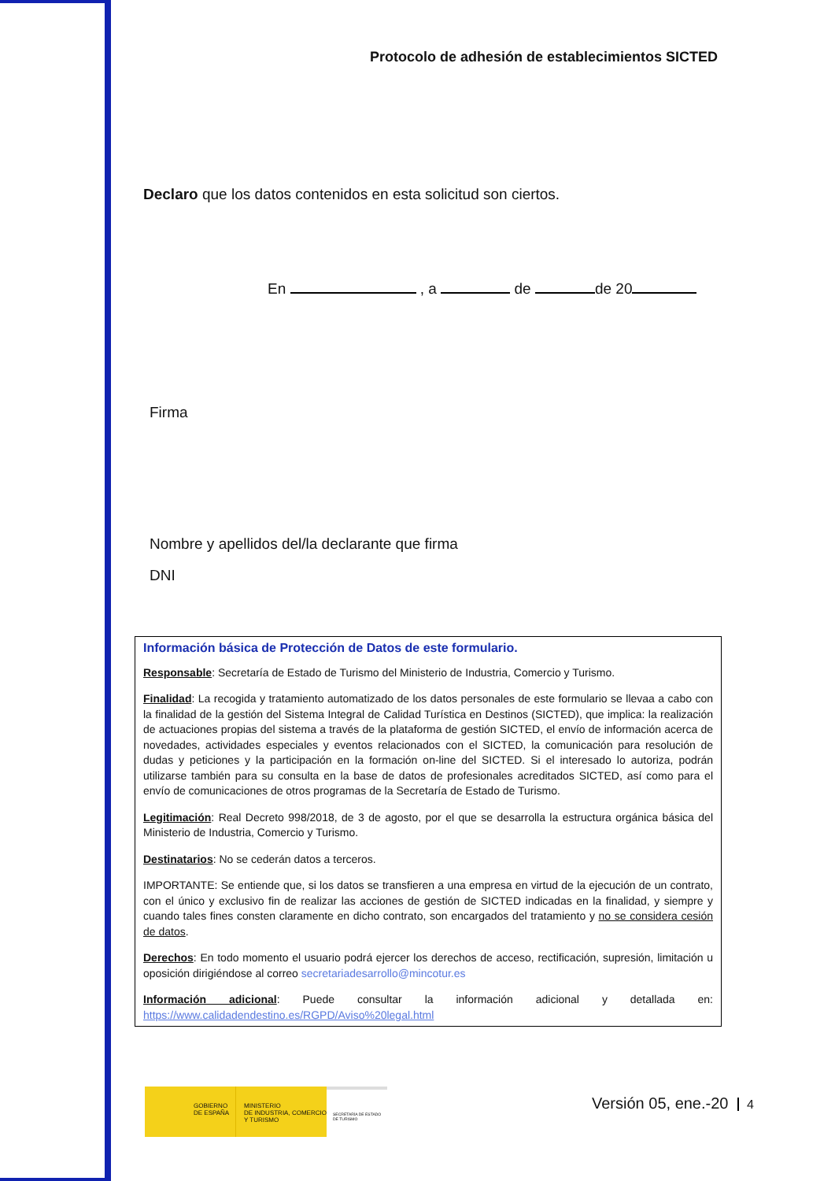Protocolo de adhesión de establecimientos SICTED
Declaro que los datos contenidos en esta solicitud son ciertos.
En , a de de 20
Firma
Nombre y apellidos del/la declarante que firma
DNI
Información básica de Protección de Datos de este formulario.
Responsable: Secretaría de Estado de Turismo del Ministerio de Industria, Comercio y Turismo.
Finalidad: La recogida y tratamiento automatizado de los datos personales de este formulario se llevaa a cabo con la finalidad de la gestión del Sistema Integral de Calidad Turística en Destinos (SICTED), que implica: la realización de actuaciones propias del sistema a través de la plataforma de gestión SICTED, el envío de información acerca de novedades, actividades especiales y eventos relacionados con el SICTED, la comunicación para resolución de dudas y peticiones y la participación en la formación on-line del SICTED. Si el interesado lo autoriza, podrán utilizarse también para su consulta en la base de datos de profesionales acreditados SICTED, así como para el envío de comunicaciones de otros programas de la Secretaría de Estado de Turismo.
Legitimación: Real Decreto 998/2018, de 3 de agosto, por el que se desarrolla la estructura orgánica básica del Ministerio de Industria, Comercio y Turismo.
Destinatarios: No se cederán datos a terceros.
IMPORTANTE: Se entiende que, si los datos se transfieren a una empresa en virtud de la ejecución de un contrato, con el único y exclusivo fin de realizar las acciones de gestión de SICTED indicadas en la finalidad, y siempre y cuando tales fines consten claramente en dicho contrato, son encargados del tratamiento y no se considera cesión de datos.
Derechos: En todo momento el usuario podrá ejercer los derechos de acceso, rectificación, supresión, limitación u oposición dirigiéndose al correo secretariadesarrollo@mincotur.es
Información adicional: Puede consultar la información adicional y detallada en: https://www.calidadendestino.es/RGPD/Aviso%20legal.html
GOBIERNO
DE ESPAÑA
MINISTERIO
DE INDUSTRIA, COMERCIO
Y TURISMO
SECRETARÍA DE ESTADO
DE TURISMO
Versión 05, ene.-20 4